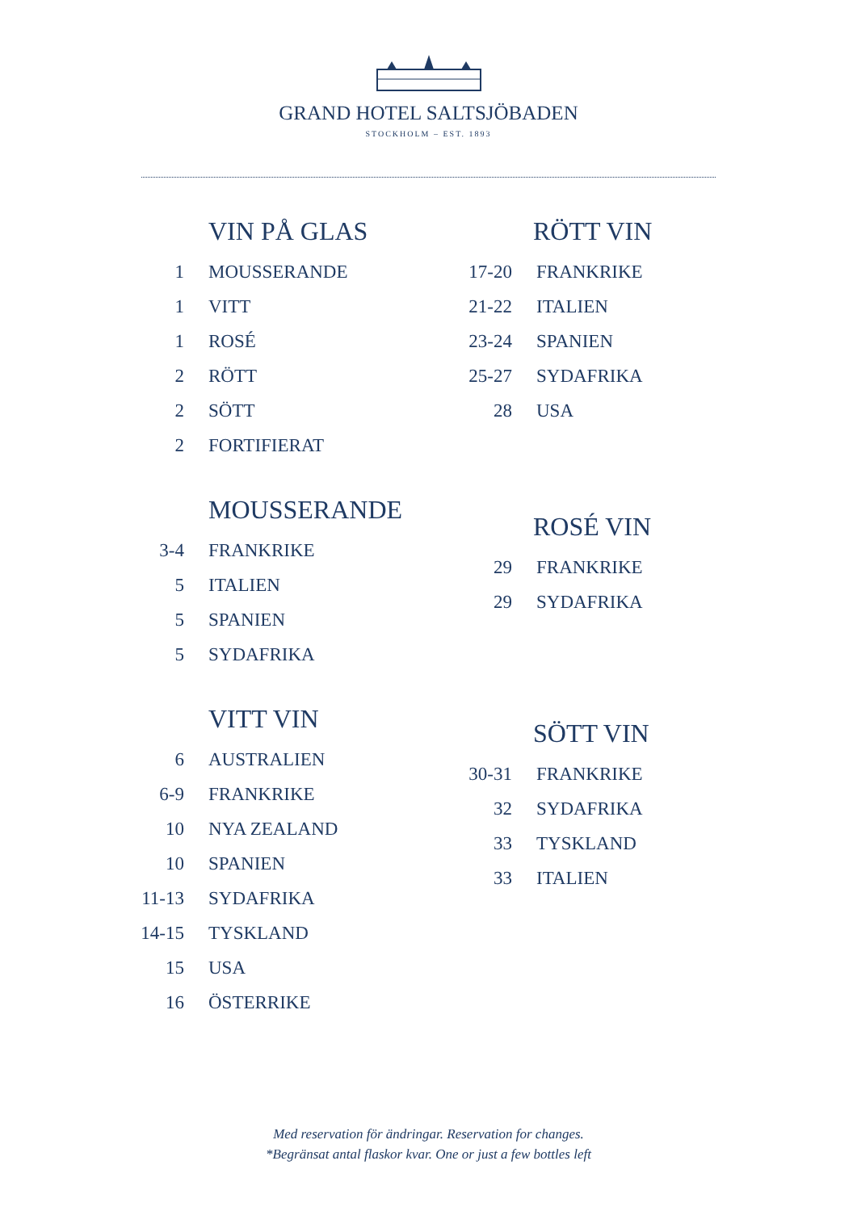GRAND HOTEL SALTSJÖBADEN
STOCKHOLM – EST. 1893
VIN PÅ GLAS
1 MOUSSERANDE
1 VITT
1 ROSÉ
2 RÖTT
2 SÖTT
2 FORTIFIERAT
MOUSSERANDE
3-4 FRANKRIKE
5 ITALIEN
5 SPANIEN
5 SYDAFRIKA
VITT VIN
6 AUSTRALIEN
6-9 FRANKRIKE
10 NYA ZEALAND
10 SPANIEN
11-13 SYDAFRIKA
14-15 TYSKLAND
15 USA
16 ÖSTERRIKE
RÖTT VIN
17-20 FRANKRIKE
21-22 ITALIEN
23-24 SPANIEN
25-27 SYDAFRIKA
28 USA
ROSÉ VIN
29 FRANKRIKE
29 SYDAFRIKA
SÖTT VIN
30-31 FRANKRIKE
32 SYDAFRIKA
33 TYSKLAND
33 ITALIEN
Med reservation för ändringar. Reservation for changes.
*Begränsat antal flaskor kvar. One or just a few bottles left